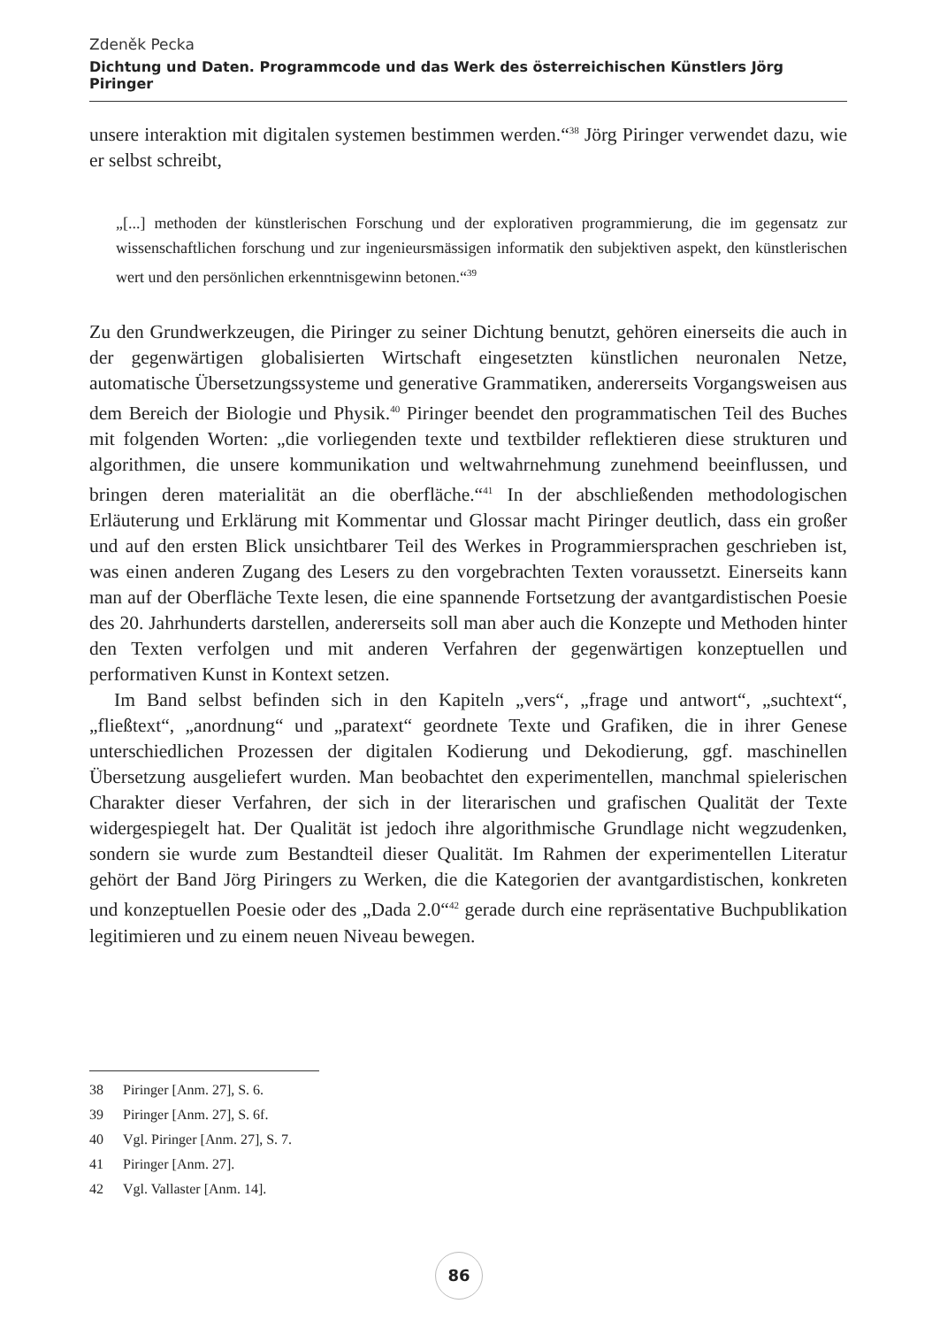Zdeněk Pecka
Dichtung und Daten. Programmcode und das Werk des österreichischen Künstlers Jörg Piringer
unsere interaktion mit digitalen systemen bestimmen werden.“<sup>38</sup> Jörg Piringer verwendet dazu, wie er selbst schreibt,
„[...] methoden der künstlerischen Forschung und der explorativen programmierung, die im gegensatz zur wissenschaftlichen forschung und zur ingenieursmässigen informatik den subjektiven aspekt, den künstlerischen wert und den persönlichen erkenntnisgewinn betonen.“<sup>39</sup>
Zu den Grundwerkzeugen, die Piringer zu seiner Dichtung benutzt, gehören einerseits die auch in der gegenwärtigen globalisierten Wirtschaft eingesetzten künstlichen neuronalen Netze, automatische Übersetzungssysteme und generative Grammatiken, andererseits Vorgangsweisen aus dem Bereich der Biologie und Physik.<sup>40</sup> Piringer beendet den programmatischen Teil des Buches mit folgenden Worten: „die vorliegenden texte und textbilder reflektieren diese strukturen und algorithmen, die unsere kommunikation und weltwahrnehmung zunehmend beeinflussen, und bringen deren materialität an die oberfläche.“<sup>41</sup> In der abschließenden methodologischen Erläuterung und Erklärung mit Kommentar und Glossar macht Piringer deutlich, dass ein großer und auf den ersten Blick unsichtbarer Teil des Werkes in Programmiersprachen geschrieben ist, was einen anderen Zugang des Lesers zu den vorgebrachten Texten voraussetzt. Einerseits kann man auf der Oberfläche Texte lesen, die eine spannende Fortsetzung der avantgardistischen Poesie des 20. Jahrhunderts darstellen, andererseits soll man aber auch die Konzepte und Methoden hinter den Texten verfolgen und mit anderen Verfahren der gegenwärtigen konzeptuellen und performativen Kunst in Kontext setzen.
Im Band selbst befinden sich in den Kapiteln „vers“, „frage und antwort“, „suchtext“, „fließtext“, „anordnung“ und „paratext“ geordnete Texte und Grafiken, die in ihrer Genese unterschiedlichen Prozessen der digitalen Kodierung und Dekodierung, ggf. maschinellen Übersetzung ausgeliefert wurden. Man beobachtet den experimentellen, manchmal spielerischen Charakter dieser Verfahren, der sich in der literarischen und grafischen Qualität der Texte widergespiegelt hat. Der Qualität ist jedoch ihre algorithmische Grundlage nicht wegzudenken, sondern sie wurde zum Bestandteil dieser Qualität. Im Rahmen der experimentellen Literatur gehört der Band Jörg Piringers zu Werken, die die Kategorien der avantgardistischen, konkreten und konzeptuellen Poesie oder des „Dada 2.0“<sup>42</sup> gerade durch eine repräsentative Buchpublikation legitimieren und zu einem neuen Niveau bewegen.
38 Piringer [Anm. 27], S. 6.
39 Piringer [Anm. 27], S. 6f.
40 Vgl. Piringer [Anm. 27], S. 7.
41 Piringer [Anm. 27].
42 Vgl. Vallaster [Anm. 14].
86